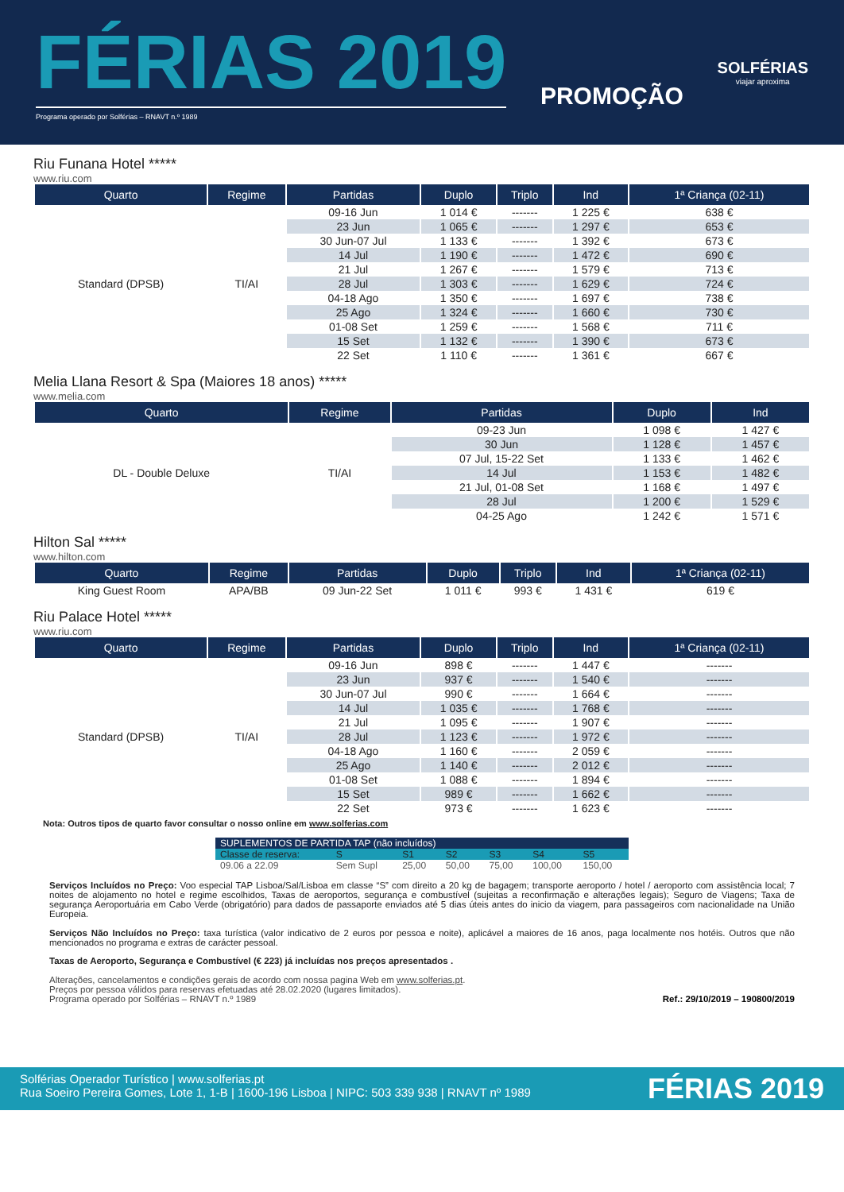FÉRIAS 2019
Programa operado por Solférias – RNAVT n.º 1989
PROMOÇÃO
SOLFÉRIAS
viajar aproxima
Riu Funana Hotel *****
www.riu.com
| Quarto | Regime | Partidas | Duplo | Triplo | Ind | 1ª Criança (02-11) |
| --- | --- | --- | --- | --- | --- | --- |
| Standard (DPSB) | TI/AI | 09-16 Jun | 1 014 € | ------- | 1 225 € | 638 € |
| | | 23 Jun | 1 065 € | ------- | 1 297 € | 653 € |
| | | 30 Jun-07 Jul | 1 133 € | ------- | 1 392 € | 673 € |
| | | 14 Jul | 1 190 € | ------- | 1 472 € | 690 € |
| | | 21 Jul | 1 267 € | ------- | 1 579 € | 713 € |
| | | 28 Jul | 1 303 € | ------- | 1 629 € | 724 € |
| | | 04-18 Ago | 1 350 € | ------- | 1 697 € | 738 € |
| | | 25 Ago | 1 324 € | ------- | 1 660 € | 730 € |
| | | 01-08 Set | 1 259 € | ------- | 1 568 € | 711 € |
| | | 15 Set | 1 132 € | ------- | 1 390 € | 673 € |
| | | 22 Set | 1 110 € | ------- | 1 361 € | 667 € |
Melia Llana Resort & Spa (Maiores 18 anos) *****
www.melia.com
| Quarto | Regime | Partidas | Duplo | Ind |
| --- | --- | --- | --- | --- |
| DL - Double Deluxe | TI/AI | 09-23 Jun | 1 098 € | 1 427 € |
| | | 30 Jun | 1 128 € | 1 457 € |
| | | 07 Jul, 15-22 Set | 1 133 € | 1 462 € |
| | | 14 Jul | 1 153 € | 1 482 € |
| | | 21 Jul, 01-08 Set | 1 168 € | 1 497 € |
| | | 28 Jul | 1 200 € | 1 529 € |
| | | 04-25 Ago | 1 242 € | 1 571 € |
Hilton Sal *****
www.hilton.com
| Quarto | Regime | Partidas | Duplo | Triplo | Ind | 1ª Criança (02-11) |
| --- | --- | --- | --- | --- | --- | --- |
| King Guest Room | APA/BB | 09 Jun-22 Set | 1 011 € | 993 € | 1 431 € | 619 € |
Riu Palace Hotel *****
www.riu.com
| Quarto | Regime | Partidas | Duplo | Triplo | Ind | 1ª Criança (02-11) |
| --- | --- | --- | --- | --- | --- | --- |
| Standard (DPSB) | TI/AI | 09-16 Jun | 898 € | ------- | 1 447 € | ------- |
| | | 23 Jun | 937 € | ------- | 1 540 € | ------- |
| | | 30 Jun-07 Jul | 990 € | ------- | 1 664 € | ------- |
| | | 14 Jul | 1 035 € | ------- | 1 768 € | ------- |
| | | 21 Jul | 1 095 € | ------- | 1 907 € | ------- |
| | | 28 Jul | 1 123 € | ------- | 1 972 € | ------- |
| | | 04-18 Ago | 1 160 € | ------- | 2 059 € | ------- |
| | | 25 Ago | 1 140 € | ------- | 2 012 € | ------- |
| | | 01-08 Set | 1 088 € | ------- | 1 894 € | ------- |
| | | 15 Set | 989 € | ------- | 1 662 € | ------- |
| | | 22 Set | 973 € | ------- | 1 623 € | ------- |
Nota: Outros tipos de quarto favor consultar o nosso online em www.solferias.com
| SUPLEMENTOS DE PARTIDA TAP (não incluídos) | | | | | | |
| Classe de reserva: | S | S1 | S2 | S3 | S4 | S5 |
| 09.06 a 22.09 | Sem Supl | 25,00 | 50,00 | 75,00 | 100,00 | 150,00 |
Serviços Incluídos no Preço: Voo especial TAP Lisboa/Sal/Lisboa em classe “S” com direito a 20 kg de bagagem; transporte aeroporto / hotel / aeroporto com assistência local; 7 noites de alojamento no hotel e regime escolhidos, Taxas de aeroportos, segurança e combustível (sujeitas a reconfirmação e alterações legais); Seguro de Viagens; Taxa de segurança Aeroportuária em Cabo Verde (obrigatório) para dados de passaporte enviados até 5 dias úteis antes do inicio da viagem, para passageiros com nacionalidade na União Europeia.
Serviços Não Incluídos no Preço: taxa turística (valor indicativo de 2 euros por pessoa e noite), aplicável a maiores de 16 anos, paga localmente nos hotéis. Outros que não mencionados no programa e extras de carácter pessoal.
Taxas de Aeroporto, Segurança e Combustível (€ 223) já incluídas nos preços apresentados .
Alterações, cancelamentos e condições gerais de acordo com nossa pagina Web em www.solferias.pt.
Preços por pessoa válidos para reservas efetuadas até 28.02.2020 (lugares limitados).
Programa operado por Solférias – RNAVT n.º 1989
Ref.: 29/10/2019 – 190800/2019
Solférias Operador Turístico | www.solferias.pt
Rua Soeiro Pereira Gomes, Lote 1, 1-B | 1600-196 Lisboa | NIPC: 503 339 938 | RNAVT nº 1989
FÉRIAS 2019